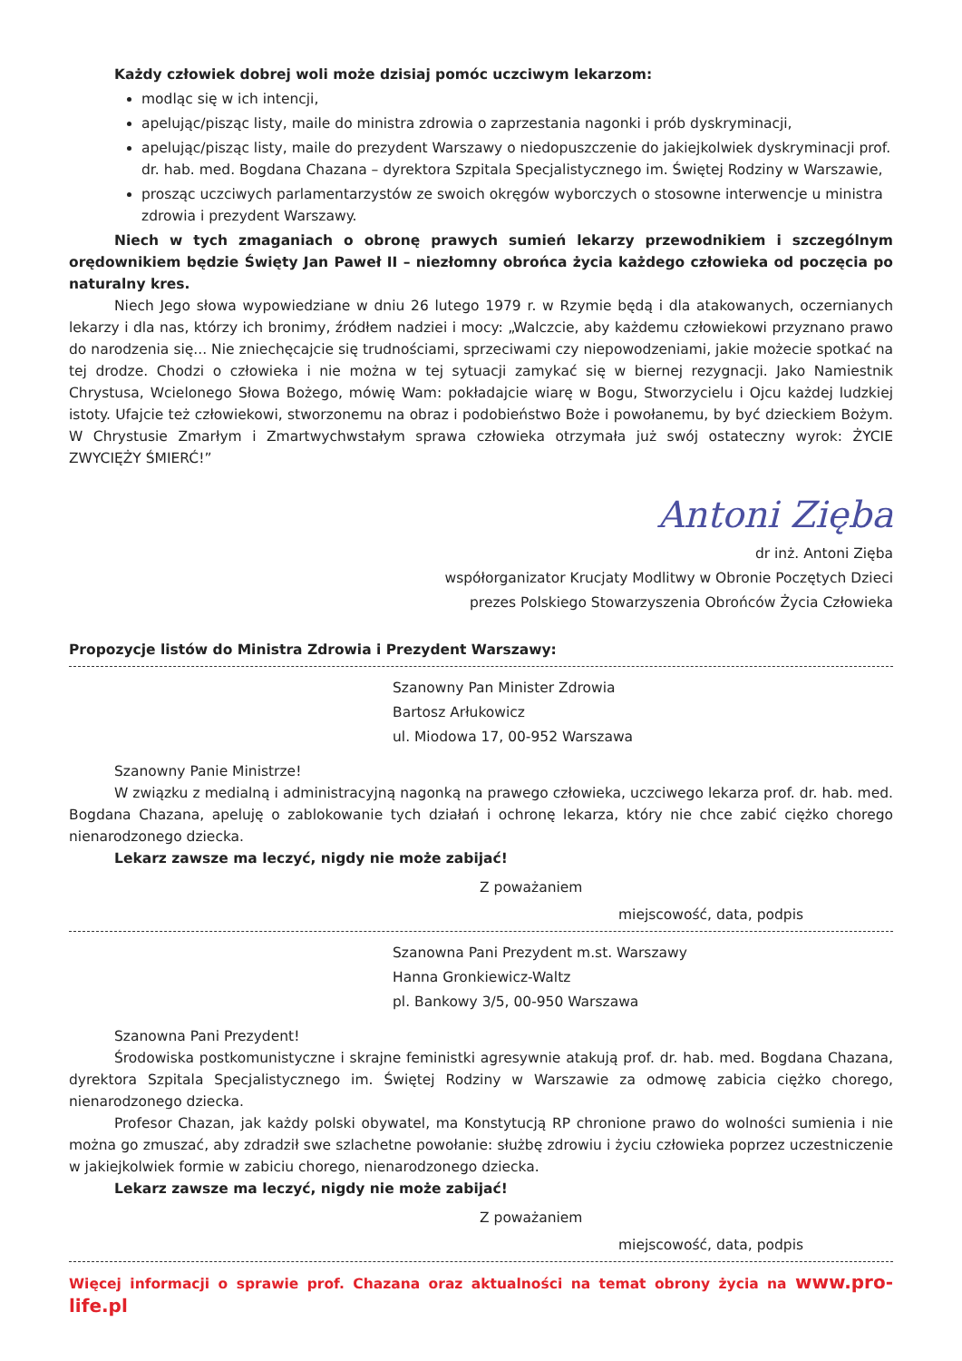Każdy człowiek dobrej woli może dzisiaj pomóc uczciwym lekarzom:
modląc się w ich intencji,
apelując/pisząc listy, maile do ministra zdrowia o zaprzestania nagonki i prób dyskryminacji,
apelując/pisząc listy, maile do prezydent Warszawy o niedopuszczenie do jakiejkolwiek dyskryminacji prof. dr. hab. med. Bogdana Chazana – dyrektora Szpitala Specjalistycznego im. Świętej Rodziny w Warszawie,
prosząc uczciwych parlamentarzystów ze swoich okręgów wyborczych o stosowne interwencje u ministra zdrowia i prezydent Warszawy.
Niech w tych zmaganiach o obronę prawych sumień lekarzy przewodnikiem i szczególnym orędownikiem będzie Święty Jan Paweł II – niezłomny obrońca życia każdego człowieka od poczęcia po naturalny kres.
Niech Jego słowa wypowiedziane w dniu 26 lutego 1979 r. w Rzymie będą i dla atakowanych, oczernianych lekarzy i dla nas, którzy ich bronimy, źródłem nadziei i mocy: „Walczcie, aby każdemu człowiekowi przyznano prawo do narodzenia się... Nie zniechęcajcie się trudnościami, sprzeciwami czy niepowodzeniami, jakie możecie spotkać na tej drodze. Chodzi o człowieka i nie można w tej sytuacji zamykać się w biernej rezygnacji. Jako Namiestnik Chrystusa, Wcielonego Słowa Bożego, mówię Wam: pokładajcie wiarę w Bogu, Stworzycielu i Ojcu każdej ludzkiej istoty. Ufajcie też człowiekowi, stworzonemu na obraz i podobieństwo Boże i powołanemu, by być dzieckiem Bożym. W Chrystusie Zmarłym i Zmartwychwstałym sprawa człowieka otrzymała już swój ostateczny wyrok: ŻYCIE ZWYCIĘŻY ŚMIERĆ!”
Antoni Zięba
dr inż. Antoni Zięba
współorganizator Krucjaty Modlitwy w Obronie Poczętych Dzieci
prezes Polskiego Stowarzyszenia Obrońców Życia Człowieka
Propozycje listów do Ministra Zdrowia i Prezydent Warszawy:
Szanowny Pan Minister Zdrowia
Bartosz Arłukowicz
ul. Miodowa 17, 00-952 Warszawa
Szanowny Panie Ministrze!
W związku z medialną i administracyjną nagonką na prawego człowieka, uczciwego lekarza prof. dr. hab. med. Bogdana Chazana, apeluję o zablokowanie tych działań i ochronę lekarza, który nie chce zabić ciężko chorego nienarodzonego dziecka.
Lekarz zawsze ma leczyć, nigdy nie może zabijać!
Z poważaniem
miejscowość, data, podpis
Szanowna Pani Prezydent m.st. Warszawy
Hanna Gronkiewicz-Waltz
pl. Bankowy 3/5, 00-950 Warszawa
Szanowna Pani Prezydent!
Środowiska postkomunistyczne i skrajne feministki agresywnie atakują prof. dr. hab. med. Bogdana Chazana, dyrektora Szpitala Specjalistycznego im. Świętej Rodziny w Warszawie za odmowę zabicia ciężko chorego, nienarodzonego dziecka.
Profesor Chazan, jak każdy polski obywatel, ma Konstytucją RP chronione prawo do wolności sumienia i nie można go zmuszać, aby zdradził swe szlachetne powołanie: służbę zdrowiu i życiu człowieka poprzez uczestniczenie w jakiejkolwiek formie w zabiciu chorego, nienarodzonego dziecka.
Lekarz zawsze ma leczyć, nigdy nie może zabijać!
Z poważaniem
miejscowość, data, podpis
Więcej informacji o sprawie prof. Chazana oraz aktualności na temat obrony życia na www.pro-life.pl